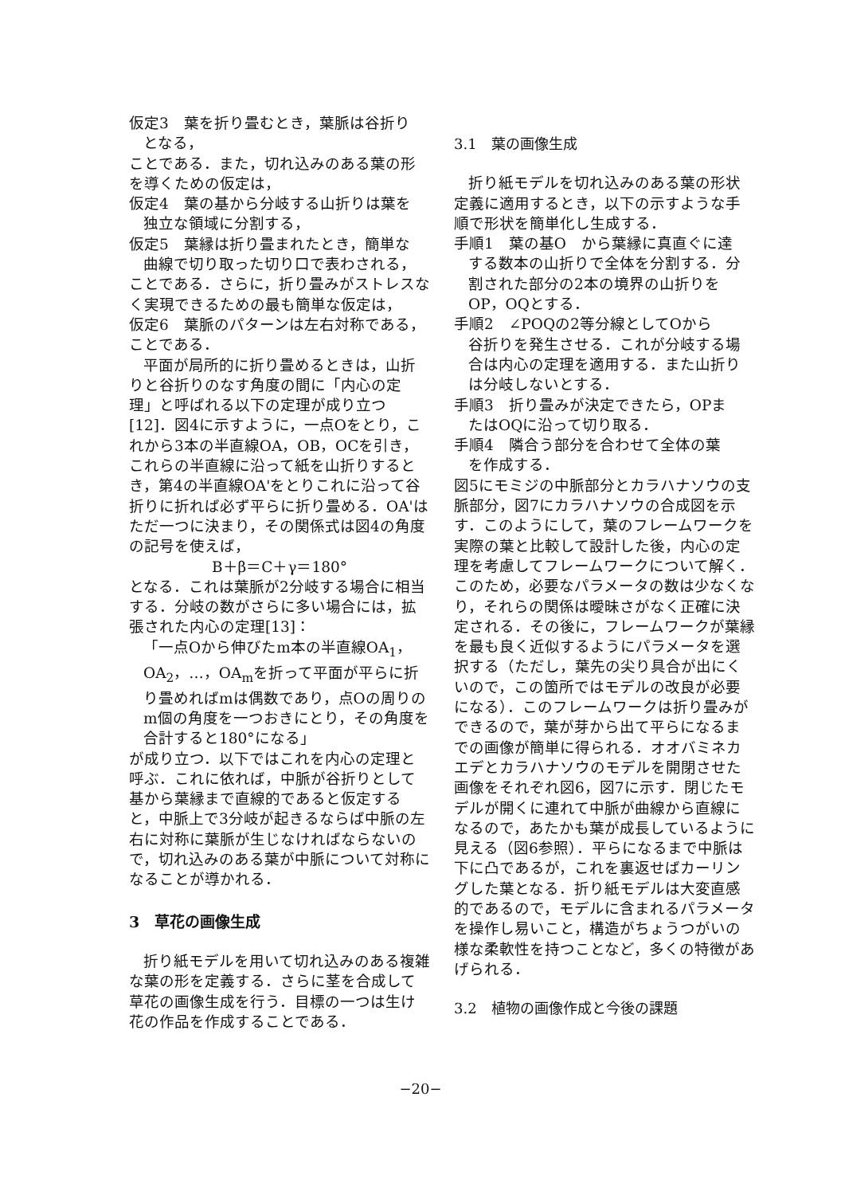仮定3　葉を折り畳むとき，葉脈は谷折り
となる，
ことである．また，切れ込みのある葉の形を導くための仮定は，
仮定4　葉の基から分岐する山折りは葉を
独立な領域に分割する，
仮定5　葉縁は折り畳まれたとき，簡単な
曲線で切り取った切り口で表わされる，
ことである．さらに，折り畳みがストレスなく実現できるための最も簡単な仮定は，
仮定6　葉脈のパターンは左右対称である，
ことである．
平面が局所的に折り畳めるときは，山折りと谷折りのなす角度の間に「内心の定理」と呼ばれる以下の定理が成り立つ[12]．図4に示すように，一点Oをとり，これから3本の半直線OA，OB，OCを引き，これらの半直線に沿って紙を山折りするとき，第4の半直線OA'をとりこれに沿って谷折りに折れば必ず平らに折り畳める．OA'はただ一つに決まり，その関係式は図4の角度の記号を使えば，
B＋β＝C＋γ＝180°
となる．これは葉脈が2分岐する場合に相当する．分岐の数がさらに多い場合には，拡張された内心の定理[13]：
「一点Oから伸びたm本の半直線OA<sub>1</sub>，OA<sub>2</sub>，…，OA<sub>m</sub>を折って平面が平らに折り畳めればmは偶数であり，点Oの周りのm個の角度を一つおきにとり，その角度を合計すると180°になる」
が成り立つ．以下ではこれを内心の定理と呼ぶ．これに依れば，中脈が谷折りとして基から葉縁まで直線的であると仮定すると，中脈上で3分岐が起きるならば中脈の左右に対称に葉脈が生じなければならないので，切れ込みのある葉が中脈について対称になることが導かれる．
3　草花の画像生成
折り紙モデルを用いて切れ込みのある複雑な葉の形を定義する．さらに茎を合成して草花の画像生成を行う．目標の一つは生け花の作品を作成することである．
3.1　葉の画像生成
折り紙モデルを切れ込みのある葉の形状定義に適用するとき，以下の示すような手順で形状を簡単化し生成する．
手順1　葉の基O　から葉縁に真直ぐに達
する数本の山折りで全体を分割する．分割された部分の2本の境界の山折りをOP，OQとする．
手順2　∠POQの2等分線としてOから
谷折りを発生させる．これが分岐する場合は内心の定理を適用する．また山折りは分岐しないとする．
手順3　折り畳みが決定できたら，OPま
たはOQに沿って切り取る．
手順4　隣合う部分を合わせて全体の葉
を作成する．
図5にモミジの中脈部分とカラハナソウの支脈部分，図7にカラハナソウの合成図を示す．このようにして，葉のフレームワークを実際の葉と比較して設計した後，内心の定理を考慮してフレームワークについて解く．このため，必要なパラメータの数は少なくなり，それらの関係は曖昧さがなく正確に決定される．その後に，フレームワークが葉縁を最も良く近似するようにパラメータを選択する（ただし，葉先の尖り具合が出にくいので，この箇所ではモデルの改良が必要になる）．このフレームワークは折り畳みができるので，葉が芽から出て平らになるまでの画像が簡単に得られる．オオバミネカエデとカラハナソウのモデルを開閉させた画像をそれぞれ図6，図7に示す．閉じたモデルが開くに連れて中脈が曲線から直線になるので，あたかも葉が成長しているように見える（図6参照）．平らになるまで中脈は下に凸であるが，これを裏返せばカーリングした葉となる．折り紙モデルは大変直感的であるので，モデルに含まれるパラメータを操作し易いこと，構造がちょうつがいの様な柔軟性を持つことなど，多くの特徴があげられる．
3.2　植物の画像作成と今後の課題
−20−